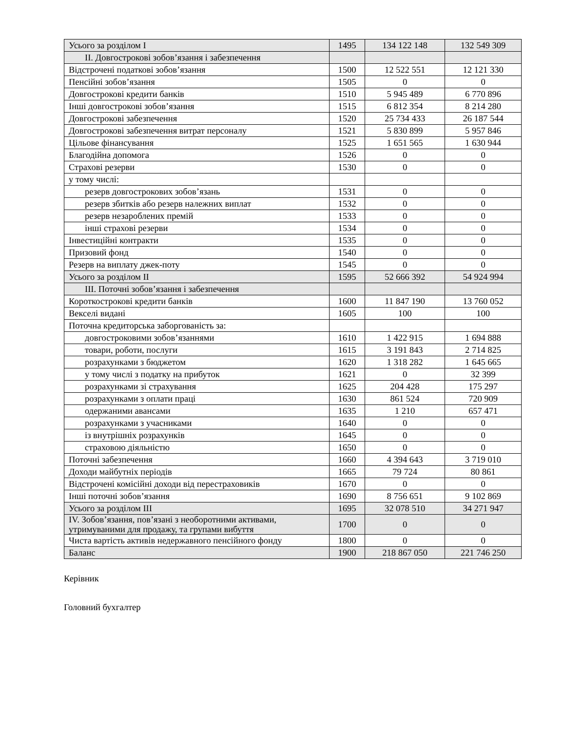| Усього за розділом I | 1495 | 134 122 148 | 132 549 309 |
| II. Довгострокові зобов’язання і забезпечення | | | |
| Відстрочені податкові зобов’язання | 1500 | 12 522 551 | 12 121 330 |
| Пенсійні зобов’язання | 1505 | 0 | 0 |
| Довгострокові кредити банків | 1510 | 5 945 489 | 6 770 896 |
| Інші довгострокові зобов’язання | 1515 | 6 812 354 | 8 214 280 |
| Довгострокові забезпечення | 1520 | 25 734 433 | 26 187 544 |
| Довгострокові забезпечення витрат персоналу | 1521 | 5 830 899 | 5 957 846 |
| Цільове фінансування | 1525 | 1 651 565 | 1 630 944 |
| Благодійна допомога | 1526 | 0 | 0 |
| Страхові резерви | 1530 | 0 | 0 |
| у тому числі: | | | |
| резерв довгострокових зобов’язань | 1531 | 0 | 0 |
| резерв збитків або резерв належних виплат | 1532 | 0 | 0 |
| резерв незароблених премій | 1533 | 0 | 0 |
| інші страхові резерви | 1534 | 0 | 0 |
| Інвестиційні контракти | 1535 | 0 | 0 |
| Призовий фонд | 1540 | 0 | 0 |
| Резерв на виплату джек-поту | 1545 | 0 | 0 |
| Усього за розділом II | 1595 | 52 666 392 | 54 924 994 |
| III. Поточні зобов’язання і забезпечення | | | |
| Короткострокові кредити банків | 1600 | 11 847 190 | 13 760 052 |
| Векселі видані | 1605 | 100 | 100 |
| Поточна кредиторська заборгованість за: | | | |
| довгостроковими зобов’язаннями | 1610 | 1 422 915 | 1 694 888 |
| товари, роботи, послуги | 1615 | 3 191 843 | 2 714 825 |
| розрахунками з бюджетом | 1620 | 1 318 282 | 1 645 665 |
| у тому числі з податку на прибуток | 1621 | 0 | 32 399 |
| розрахунками зі страхування | 1625 | 204 428 | 175 297 |
| розрахунками з оплати праці | 1630 | 861 524 | 720 909 |
| одержаними авансами | 1635 | 1 210 | 657 471 |
| розрахунками з учасниками | 1640 | 0 | 0 |
| із внутрішніх розрахунків | 1645 | 0 | 0 |
| страховою діяльністю | 1650 | 0 | 0 |
| Поточні забезпечення | 1660 | 4 394 643 | 3 719 010 |
| Доходи майбутніх періодів | 1665 | 79 724 | 80 861 |
| Відстрочені комісійні доходи від перестраховиків | 1670 | 0 | 0 |
| Інші поточні зобов’язання | 1690 | 8 756 651 | 9 102 869 |
| Усього за розділом III | 1695 | 32 078 510 | 34 271 947 |
| IV. Зобов’язання, пов’язані з необоротними активами, утримуваними для продажу, та групами вибуття | 1700 | 0 | 0 |
| Чиста вартість активів недержавного пенсійного фонду | 1800 | 0 | 0 |
| Баланс | 1900 | 218 867 050 | 221 746 250 |
Керівник
Головний бухгалтер